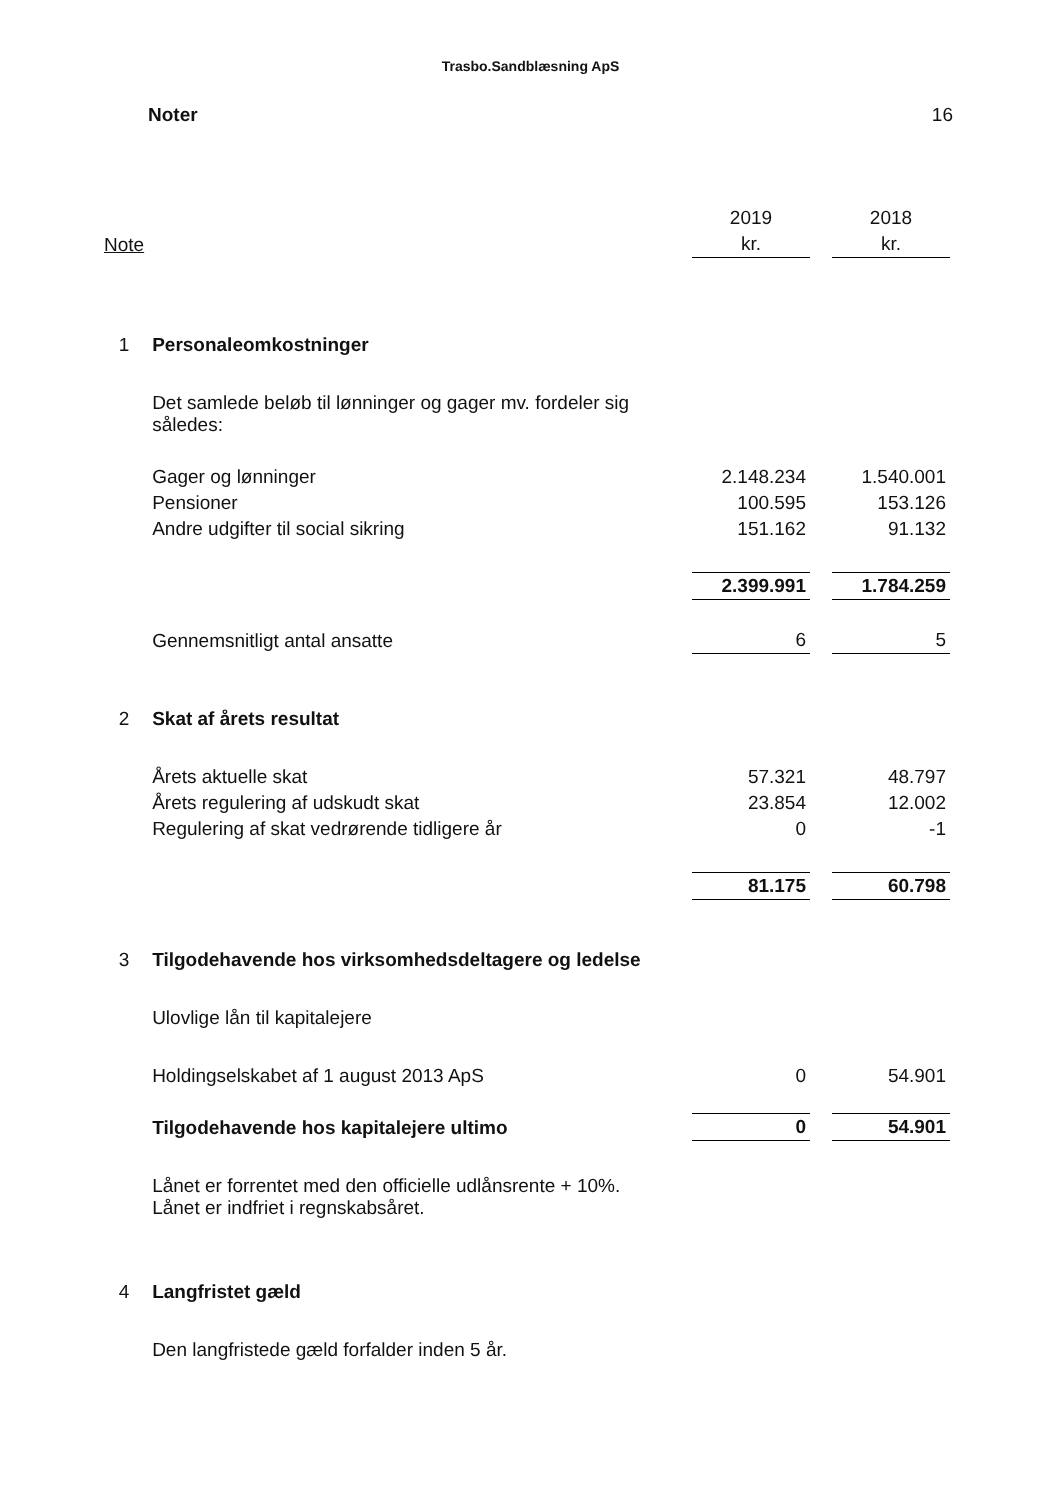Trasbo.Sandblæsning ApS
Noter 16
| | | 2019 | | 2018 |
| Note | | kr. | | kr. |
| 1 | Personaleomkostninger | | | |
| | Det samlede beløb til lønninger og gager mv. fordeler sig således: | | | |
| | Gager og lønninger | 2.148.234 | | 1.540.001 |
| | Pensioner | 100.595 | | 153.126 |
| | Andre udgifter til social sikring | 151.162 | | 91.132 |
| | | 2.399.991 | | 1.784.259 |
| | Gennemsnitligt antal ansatte | 6 | | 5 |
| 2 | Skat af årets resultat | | | |
| | Årets aktuelle skat | 57.321 | | 48.797 |
| | Årets regulering af udskudt skat | 23.854 | | 12.002 |
| | Regulering af skat vedrørende tidligere år | 0 | | -1 |
| | | 81.175 | | 60.798 |
| 3 | Tilgodehavende hos virksomhedsdeltagere og ledelse | | | |
| | Ulovlige lån til kapitalejere | | | |
| | Holdingselskabet af 1 august 2013 ApS | 0 | | 54.901 |
| | Tilgodehavende hos kapitalejere ultimo | 0 | | 54.901 |
| | Lånet er forrentet med den officielle udlånsrente + 10%. Lånet er indfriet i regnskabsåret. | | | |
| 4 | Langfristet gæld | | | |
| | Den langfristede gæld forfalder inden 5 år. | | | |